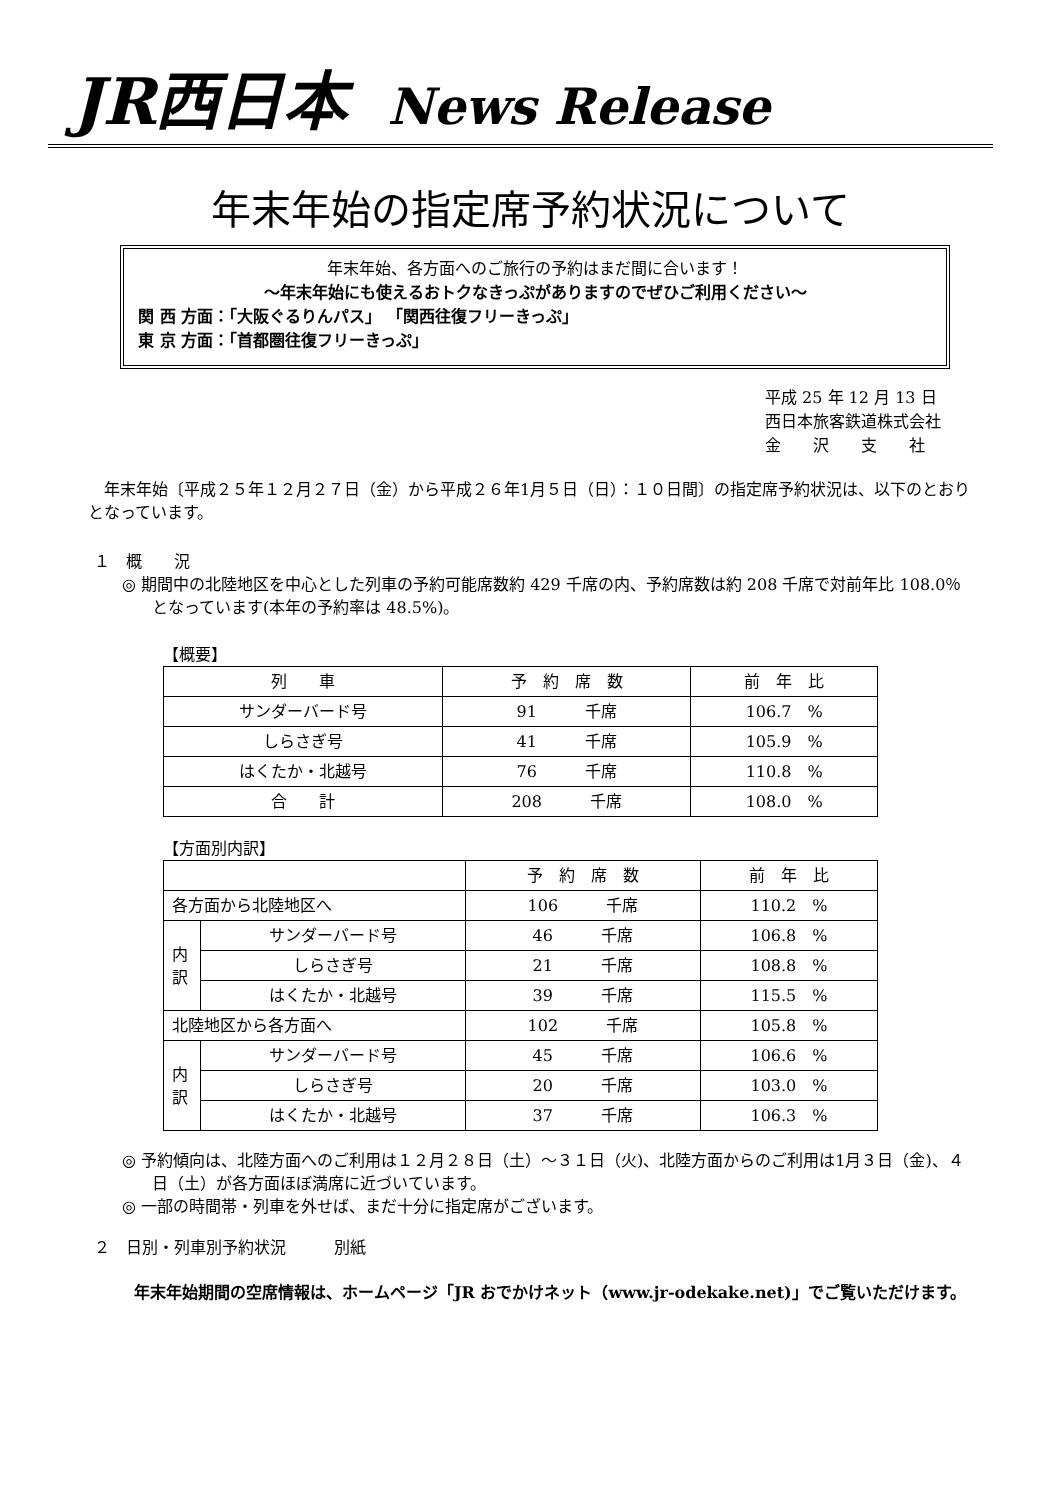JR西日本 News Release
年末年始の指定席予約状況について
年末年始、各方面へのご旅行の予約はまだ間に合います！
～年末年始にも使えるおトクなきっぷがありますのでぜひご利用ください～
関 西 方面：「大阪ぐるりんパス」 「関西往復フリーきっぷ」
東 京 方面：「首都圏往復フリーきっぷ」
平成 25 年 12 月 13 日
西日本旅客鉄道株式会社
金　　沢　　支　　社
年末年始〔平成２５年１２月２７日（金）から平成２６年1月５日（日）：１０日間〕の指定席予約状況は、以下のとおりとなっています。
１　概　　況
◎ 期間中の北陸地区を中心とした列車の予約可能席数約 429 千席の内、予約席数は約 208 千席で対前年比 108.0％となっています(本年の予約率は 48.5%)。
【概要】
| 列 車 | 予 約 席 数 | 前 年 比 |
| --- | --- | --- |
| サンダーバード号 | 91 千席 | 106.7 % |
| しらさぎ号 | 41 千席 | 105.9 % |
| はくたか・北越号 | 76 千席 | 110.8 % |
| 合 計 | 208 千席 | 108.0 % |
【方面別内訳】
| | | 予 約 席 数 | 前 年 比 |
| --- | --- | --- | --- |
| 各方面から北陸地区へ | | 106 千席 | 110.2 % |
| 内 訳 | サンダーバード号 | 46 千席 | 106.8 % |
| | しらさぎ号 | 21 千席 | 108.8 % |
| | はくたか・北越号 | 39 千席 | 115.5 % |
| 北陸地区から各方面へ | | 102 千席 | 105.8 % |
| 内 訳 | サンダーバード号 | 45 千席 | 106.6 % |
| | しらさぎ号 | 20 千席 | 103.0 % |
| | はくたか・北越号 | 37 千席 | 106.3 % |
◎ 予約傾向は、北陸方面へのご利用は１２月２８日（土）～３１日（火)、北陸方面からのご利用は1月３日（金)、４日（土）が各方面ほぼ満席に近づいています。
◎ 一部の時間帯・列車を外せば、まだ十分に指定席がございます。
２　日別・列車別予約状況　　　別紙
年末年始期間の空席情報は、ホームページ「JR おでかけネット（www.jr-odekake.net)」でご覧いただけます。